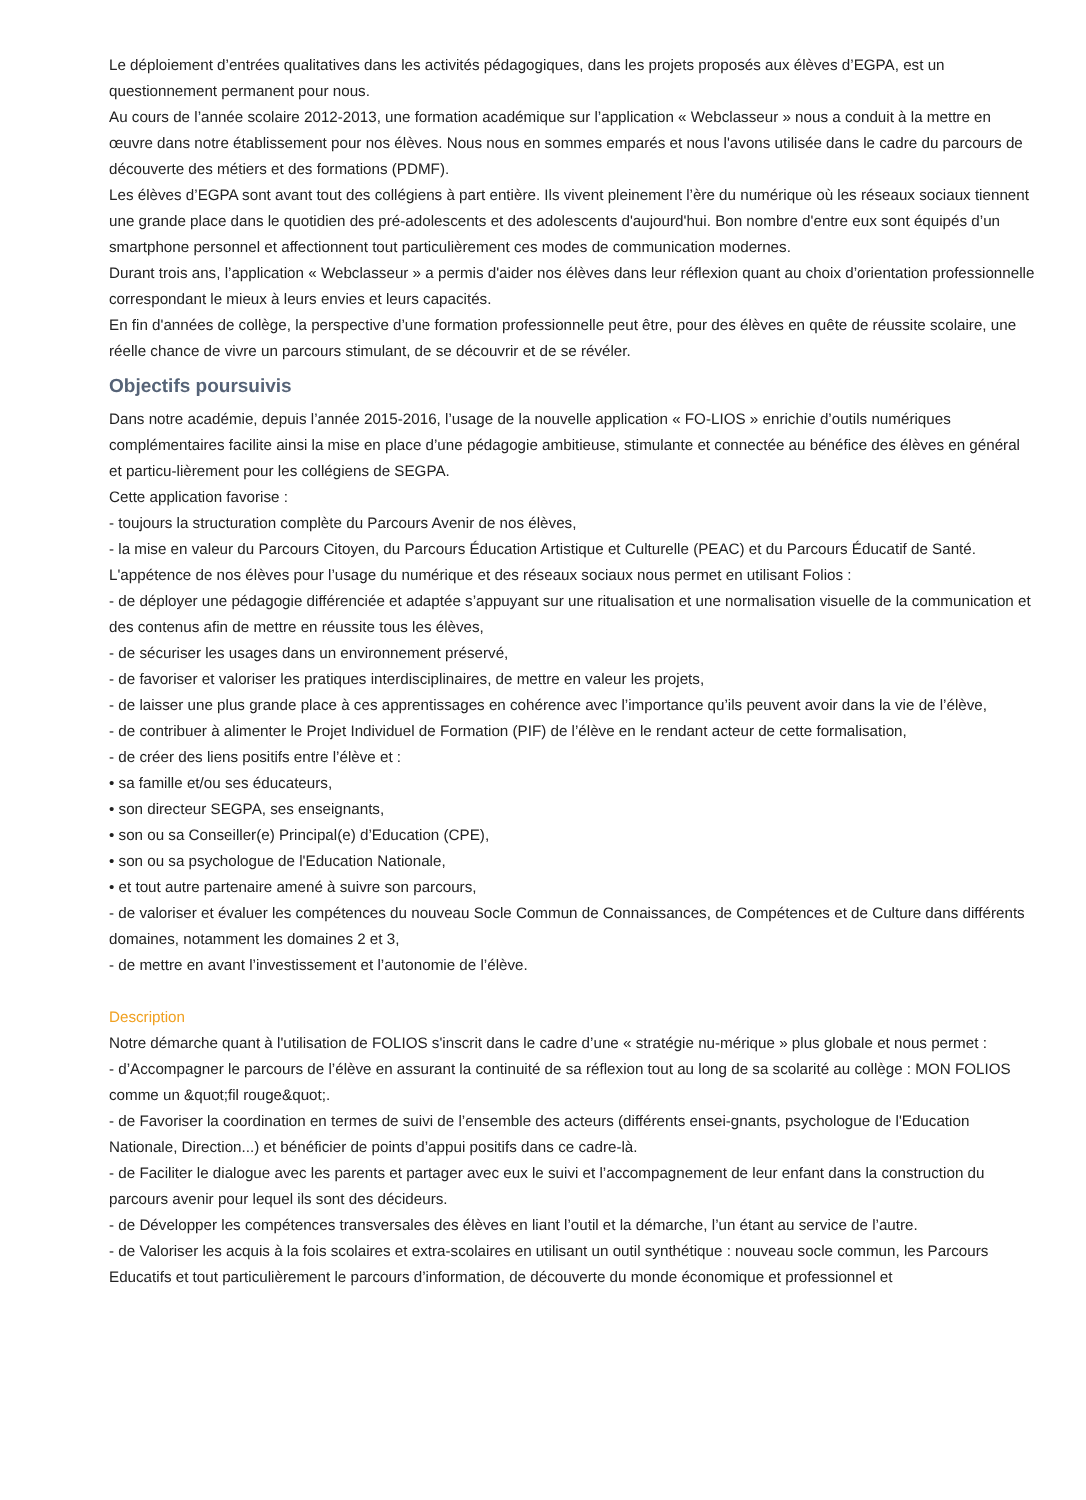Le déploiement d’entrées qualitatives dans les activités pédagogiques, dans les projets proposés aux élèves d’EGPA, est un questionnement permanent pour nous.
Au cours de l’année scolaire 2012-2013, une formation académique sur l’application « Webclasseur » nous a conduit à la mettre en œuvre dans notre établissement pour nos élèves. Nous nous en sommes emparés et nous l'avons utilisée dans le cadre du parcours de découverte des métiers et des formations (PDMF).
Les élèves d’EGPA sont avant tout des collégiens à part entière. Ils vivent pleinement l’ère du numérique où les réseaux sociaux tiennent une grande place dans le quotidien des pré-adolescents et des adolescents d'aujourd'hui. Bon nombre d'entre eux sont équipés d’un smartphone personnel et affectionnent tout particulièrement ces modes de communication modernes.
Durant trois ans, l’application « Webclasseur » a permis d'aider nos élèves dans leur réflexion quant au choix d’orientation professionnelle correspondant le mieux à leurs envies et leurs capacités.
En fin d'années de collège, la perspective d’une formation professionnelle peut être, pour des élèves en quête de réussite scolaire, une réelle chance de vivre un parcours stimulant, de se découvrir et de se révéler.
Objectifs poursuivis
Dans notre académie, depuis l’année 2015-2016, l’usage de la nouvelle application « FO-LIOS » enrichie d’outils numériques complémentaires facilite ainsi la mise en place d’une pédagogie ambitieuse, stimulante et connectée au bénéfice des élèves en général et particu-lièrement pour les collégiens de SEGPA.
Cette application favorise :
- toujours la structuration complète du Parcours Avenir de nos élèves,
- la mise en valeur du Parcours Citoyen, du Parcours Éducation Artistique et Culturelle (PEAC) et du Parcours Éducatif de Santé.
L'appétence de nos élèves pour l’usage du numérique et des réseaux sociaux nous permet en utilisant Folios :
- de déployer une pédagogie différenciée et adaptée s’appuyant sur une ritualisation et une normalisation visuelle de la communication et des contenus afin de mettre en réussite tous les élèves,
- de sécuriser les usages dans un environnement préservé,
- de favoriser et valoriser les pratiques interdisciplinaires, de mettre en valeur les projets,
- de laisser une plus grande place à ces apprentissages en cohérence avec l’importance qu’ils peuvent avoir dans la vie de l’élève,
- de contribuer à alimenter le Projet Individuel de Formation (PIF) de l’élève en le rendant acteur de cette formalisation,
- de créer des liens positifs entre l’élève et :
• sa famille et/ou ses éducateurs,
• son directeur SEGPA, ses enseignants,
• son ou sa Conseiller(e) Principal(e) d’Education (CPE),
• son ou sa psychologue de l'Education Nationale,
• et tout autre partenaire amené à suivre son parcours,
- de valoriser et évaluer les compétences du nouveau Socle Commun de Connaissances, de Compétences et de Culture dans différents domaines, notamment les domaines 2 et 3,
- de mettre en avant l’investissement et l’autonomie de l’élève.
Description
Notre démarche quant à l'utilisation de FOLIOS s'inscrit dans le cadre d’une « stratégie nu-mérique » plus globale et nous permet :
- d’Accompagner le parcours de l’élève en assurant la continuité de sa réflexion tout au long de sa scolarité au collège : MON FOLIOS comme un &quot;fil rouge&quot;.
- de Favoriser la coordination en termes de suivi de l’ensemble des acteurs (différents ensei-gnants, psychologue de l'Education Nationale, Direction...) et bénéficier de points d’appui positifs dans ce cadre-là.
- de Faciliter le dialogue avec les parents et partager avec eux le suivi et l’accompagnement de leur enfant dans la construction du parcours avenir pour lequel ils sont des décideurs.
- de Développer les compétences transversales des élèves en liant l’outil et la démarche, l’un étant au service de l’autre.
- de Valoriser les acquis à la fois scolaires et extra-scolaires en utilisant un outil synthétique : nouveau socle commun, les Parcours Educatifs et tout particulièrement le parcours d’information, de découverte du monde économique et professionnel et